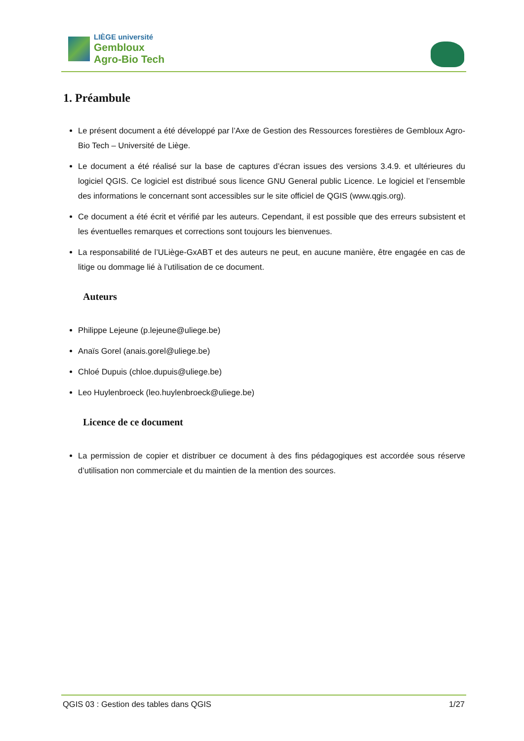LIÈGE université
Gembloux
Agro-Bio Tech
1. Préambule
Le présent document a été développé par l’Axe de Gestion des Ressources forestières de Gembloux Agro-Bio Tech – Université de Liège.
Le document a été réalisé sur la base de captures d’écran issues des versions 3.4.9. et ultérieures du logiciel QGIS. Ce logiciel est distribué sous licence GNU General public Licence. Le logiciel et l’ensemble des informations le concernant sont accessibles sur le site officiel de QGIS (www.qgis.org).
Ce document a été écrit et vérifié par les auteurs. Cependant, il est possible que des erreurs subsistent et les éventuelles remarques et corrections sont toujours les bienvenues.
La responsabilité de l’ULiège-GxABT et des auteurs ne peut, en aucune manière, être engagée en cas de litige ou dommage lié à l’utilisation de ce document.
Auteurs
Philippe Lejeune (p.lejeune@uliege.be)
Anaïs Gorel (anais.gorel@uliege.be)
Chloé Dupuis (chloe.dupuis@uliege.be)
Leo Huylenbroeck (leo.huylenbroeck@uliege.be)
Licence de ce document
La permission de copier et distribuer ce document à des fins pédagogiques est accordée sous réserve d’utilisation non commerciale et du maintien de la mention des sources.
QGIS 03 : Gestion des tables dans QGIS 1/27